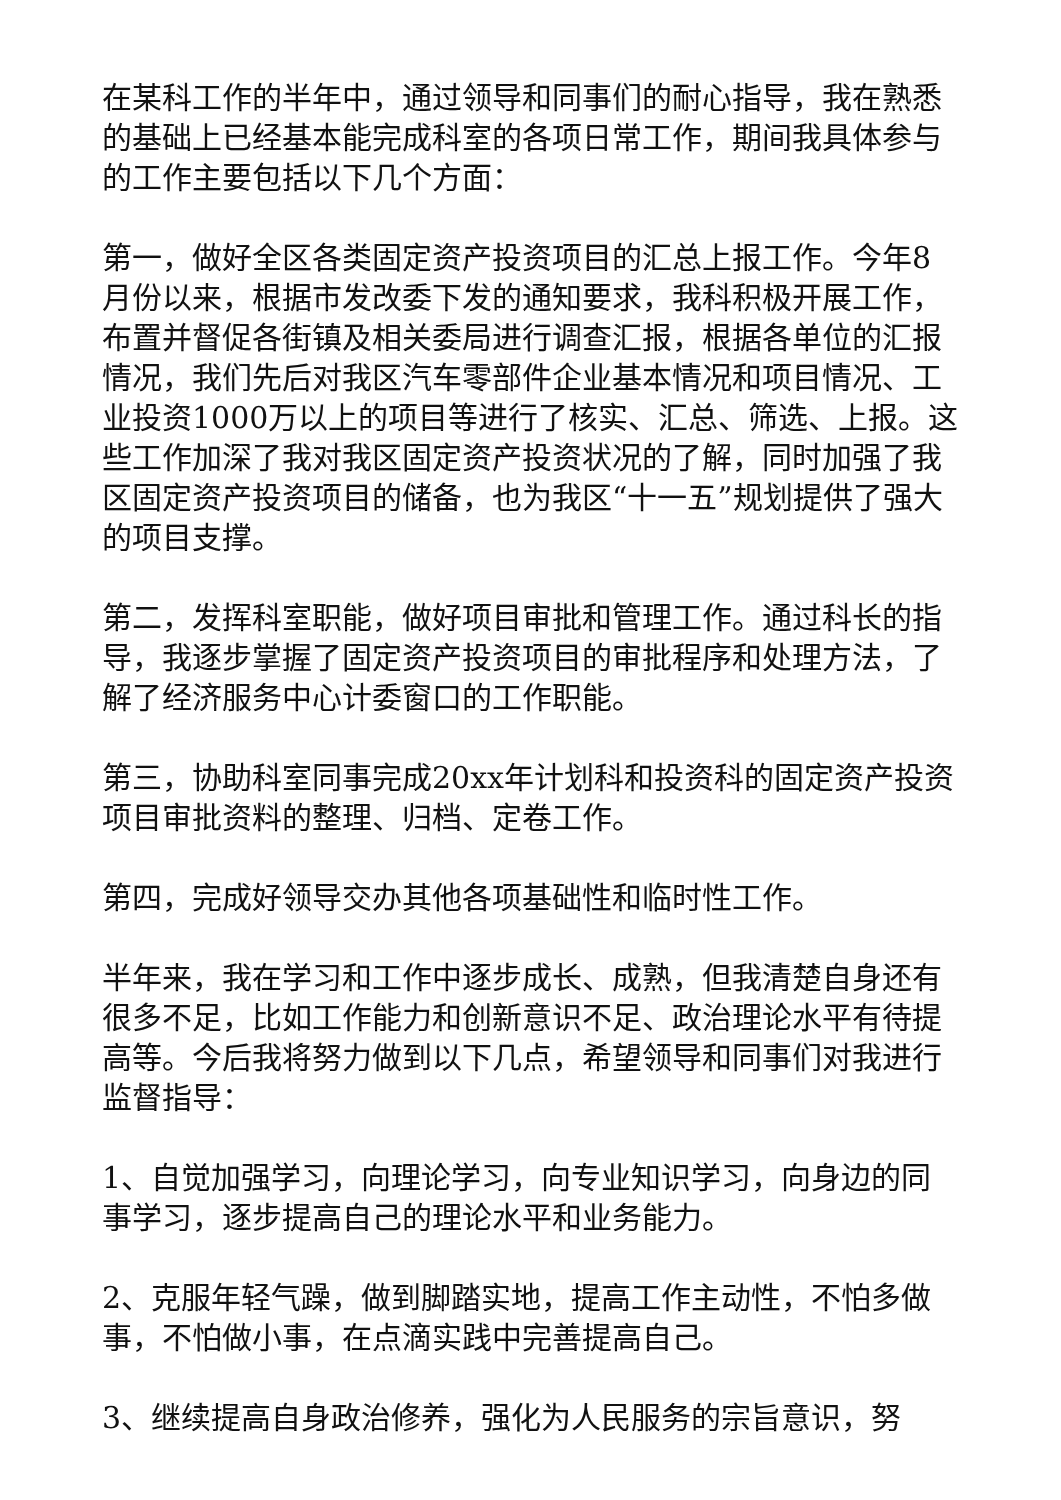在某科工作的半年中，通过领导和同事们的耐心指导，我在熟悉的基础上已经基本能完成科室的各项日常工作，期间我具体参与的工作主要包括以下几个方面：
第一，做好全区各类固定资产投资项目的汇总上报工作。今年8月份以来，根据市发改委下发的通知要求，我科积极开展工作，布置并督促各街镇及相关委局进行调查汇报，根据各单位的汇报情况，我们先后对我区汽车零部件企业基本情况和项目情况、工业投资1000万以上的项目等进行了核实、汇总、筛选、上报。这些工作加深了我对我区固定资产投资状况的了解，同时加强了我区固定资产投资项目的储备，也为我区“十一五”规划提供了强大的项目支撑。
第二，发挥科室职能，做好项目审批和管理工作。通过科长的指导，我逐步掌握了固定资产投资项目的审批程序和处理方法，了解了经济服务中心计委窗口的工作职能。
第三，协助科室同事完成20xx年计划科和投资科的固定资产投资项目审批资料的整理、归档、定卷工作。
第四，完成好领导交办其他各项基础性和临时性工作。
半年来，我在学习和工作中逐步成长、成熟，但我清楚自身还有很多不足，比如工作能力和创新意识不足、政治理论水平有待提高等。今后我将努力做到以下几点，希望领导和同事们对我进行监督指导：
1、自觉加强学习，向理论学习，向专业知识学习，向身边的同事学习，逐步提高自己的理论水平和业务能力。
2、克服年轻气躁，做到脚踏实地，提高工作主动性，不怕多做事，不怕做小事，在点滴实践中完善提高自己。
3、继续提高自身政治修养，强化为人民服务的宗旨意识，努